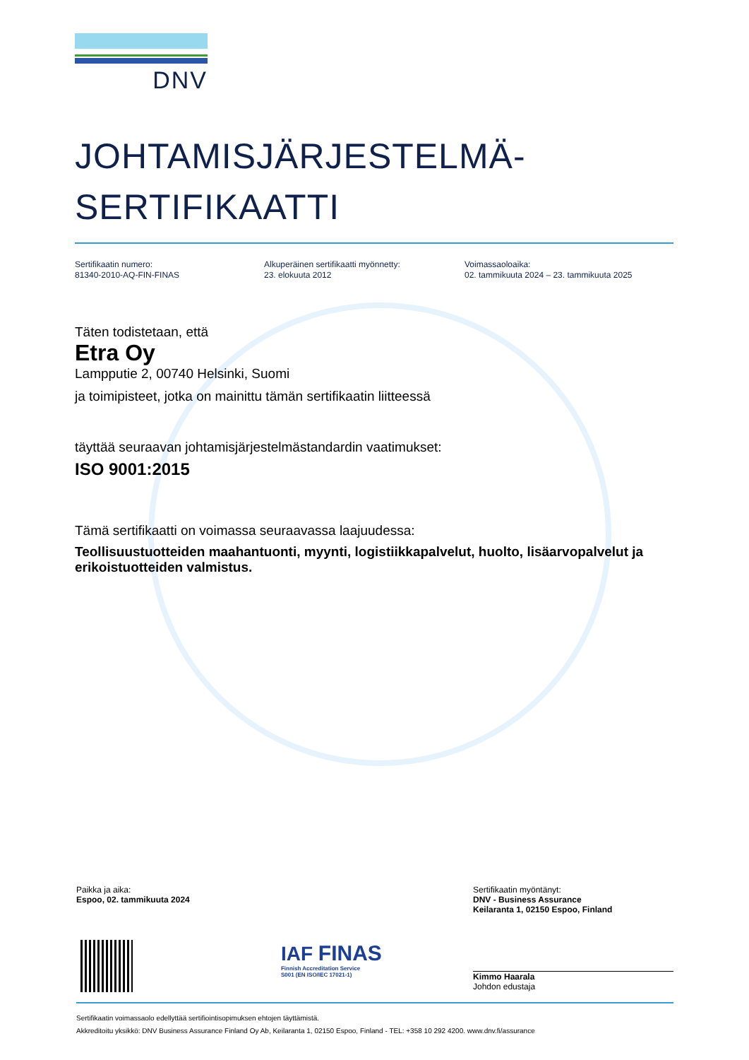DNV
JOHTAMISJÄRJESTELMÄ-
SERTIFIKAATTI
Sertifikaatin numero:
81340-2010-AQ-FIN-FINAS
Alkuperäinen sertifikaatti myönnetty:
23. elokuuta 2012
Voimassaoloaika:
02. tammikuuta 2024 – 23. tammikuuta 2025
Täten todistetaan, että
Etra Oy
Lampputie 2, 00740 Helsinki, Suomi
ja toimipisteet, jotka on mainittu tämän sertifikaatin liitteessä
täyttää seuraavan johtamisjärjestelmästandardin vaatimukset:
ISO 9001:2015
Tämä sertifikaatti on voimassa seuraavassa laajuudessa:
Teollisuustuotteiden maahantuonti, myynti, logistiikkapalvelut, huolto, lisäarvopalvelut ja erikoistuotteiden valmistus.
Paikka ja aika:
Espoo, 02. tammikuuta 2024
IAF FINAS
Finnish Accreditation Service
S001 (EN ISO/IEC 17021-1)
Sertifikaatin myöntänyt:
DNV - Business Assurance
Keilaranta 1, 02150 Espoo, Finland
Kimmo Haarala
Johdon edustaja
Sertifikaatin voimassaolo edellyttää sertifiointisopimuksen ehtojen täyttämistä.
Akkreditoitu yksikkö: DNV Business Assurance Finland Oy Ab, Keilaranta 1, 02150 Espoo, Finland - TEL: +358 10 292 4200. www.dnv.fi/assurance